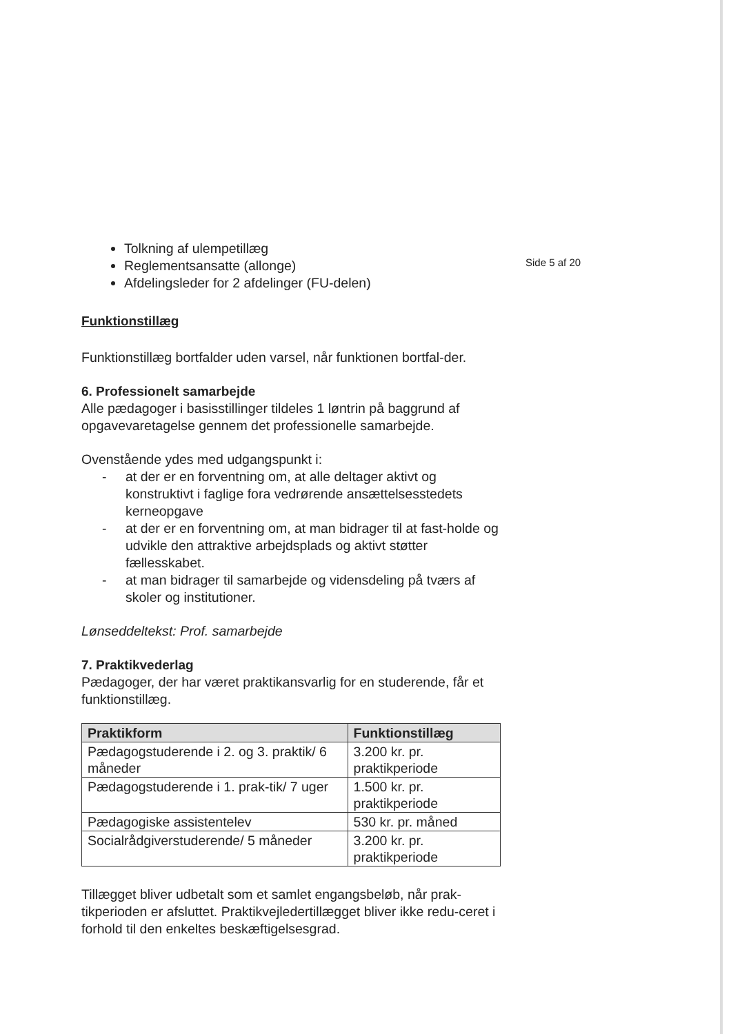Side 5 af 20
Tolkning af ulempetillæg
Reglementsansatte (allonge)
Afdelingsleder for 2 afdelinger (FU-delen)
Funktionstillæg
Funktionstillæg bortfalder uden varsel, når funktionen bortfal-der.
6. Professionelt samarbejde
Alle pædagoger i basisstillinger tildeles 1 løntrin på baggrund af opgavevaretagelse gennem det professionelle samarbejde.
Ovenstående ydes med udgangspunkt i:
- at der er en forventning om, at alle deltager aktivt og konstruktivt i faglige fora vedrørende ansættelsesstedets kerneopgave
- at der er en forventning om, at man bidrager til at fast-holde og udvikle den attraktive arbejdsplads og aktivt støtter fællesskabet.
- at man bidrager til samarbejde og vidensdeling på tværs af skoler og institutioner.
Lønseddeltekst: Prof. samarbejde
7. Praktikvederlag
Pædagoger, der har været praktikansvarlig for en studerende, får et funktionstillæg.
| Praktikform | Funktionstillæg |
| --- | --- |
| Pædagogstuderende i 2. og 3. praktik/ 6 måneder | 3.200 kr. pr. praktikperiode |
| Pædagogstuderende i 1. prak-tik/ 7 uger | 1.500 kr. pr. praktikperiode |
| Pædagogiske assistentelev | 530 kr. pr. måned |
| Socialrådgiverstuderende/ 5 måneder | 3.200 kr. pr. praktikperiode |
Tillægget bliver udbetalt som et samlet engangsbeløb, når prak-tikperioden er afsluttet. Praktikvejledertillægget bliver ikke redu-ceret i forhold til den enkeltes beskæftigelsesgrad.